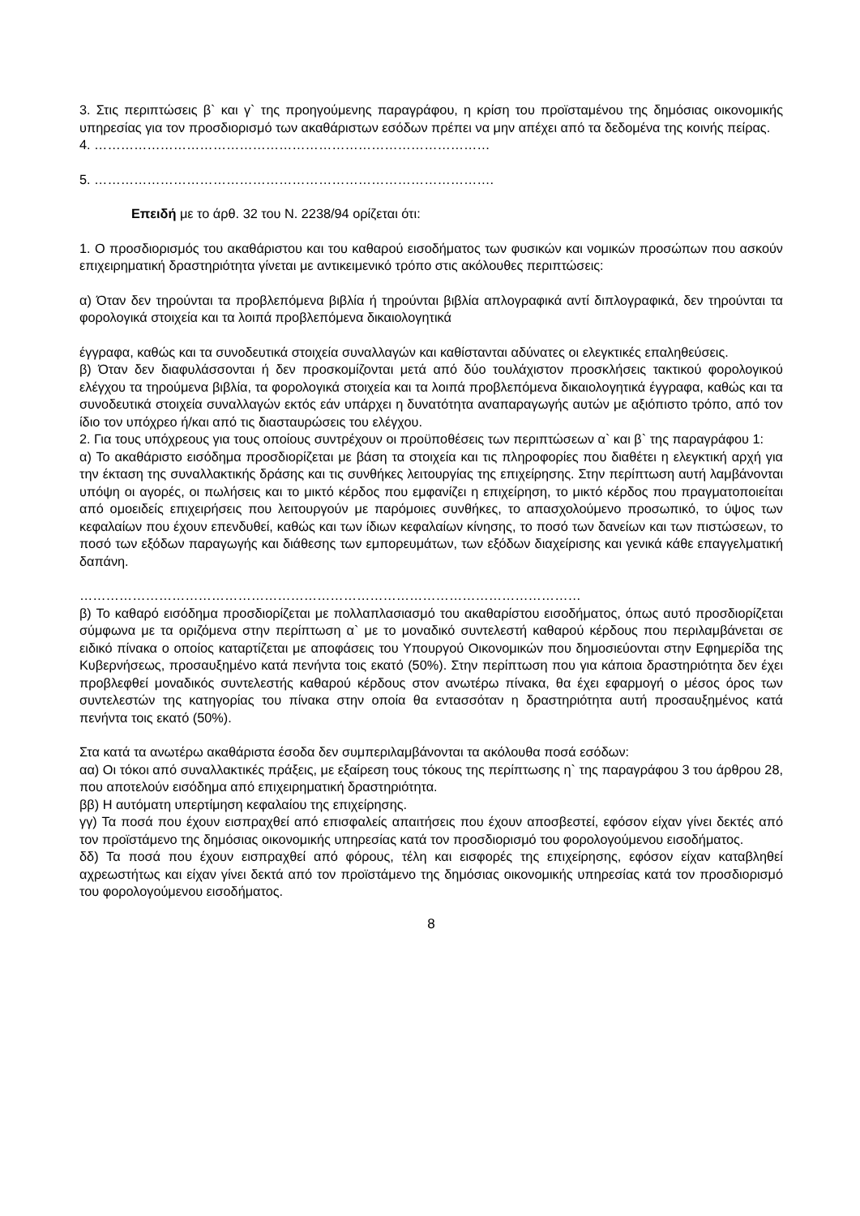3. Στις περιπτώσεις β` και γ` της προηγούμενης παραγράφου, η κρίση του προϊσταμένου της δημόσιας οικονομικής υπηρεσίας για τον προσδιορισμό των ακαθάριστων εσόδων πρέπει να μην απέχει από τα δεδομένα της κοινής πείρας.
4. ………………………………………………………………………………
5. ……………………………………………………………………………….
Επειδή με το άρθ. 32 του Ν. 2238/94 ορίζεται ότι:
1. Ο προσδιορισμός του ακαθάριστου και του καθαρού εισοδήματος των φυσικών και νομικών προσώπων που ασκούν επιχειρηματική δραστηριότητα γίνεται με αντικειμενικό τρόπο στις ακόλουθες περιπτώσεις:
α) Όταν δεν τηρούνται τα προβλεπόμενα βιβλία ή τηρούνται βιβλία απλογραφικά αντί διπλογραφικά, δεν τηρούνται τα φορολογικά στοιχεία και τα λοιπά προβλεπόμενα δικαιολογητικά
έγγραφα, καθώς και τα συνοδευτικά στοιχεία συναλλαγών και καθίστανται αδύνατες οι ελεγκτικές επαληθεύσεις.
β) Όταν δεν διαφυλάσσονται ή δεν προσκομίζονται μετά από δύο τουλάχιστον προσκλήσεις τακτικού φορολογικού ελέγχου τα τηρούμενα βιβλία, τα φορολογικά στοιχεία και τα λοιπά προβλεπόμενα δικαιολογητικά έγγραφα, καθώς και τα συνοδευτικά στοιχεία συναλλαγών εκτός εάν υπάρχει η δυνατότητα αναπαραγωγής αυτών με αξιόπιστο τρόπο, από τον ίδιο τον υπόχρεο ή/και από τις διασταυρώσεις του ελέγχου.
2. Για τους υπόχρεους για τους οποίους συντρέχουν οι προϋποθέσεις των περιπτώσεων α` και β` της παραγράφου 1:
α) Το ακαθάριστο εισόδημα προσδιορίζεται με βάση τα στοιχεία και τις πληροφορίες που διαθέτει η ελεγκτική αρχή για την έκταση της συναλλακτικής δράσης και τις συνθήκες λειτουργίας της επιχείρησης. Στην περίπτωση αυτή λαμβάνονται υπόψη οι αγορές, οι πωλήσεις και το μικτό κέρδος που εμφανίζει η επιχείρηση, το μικτό κέρδος που πραγματοποιείται από ομοειδείς επιχειρήσεις που λειτουργούν με παρόμοιες συνθήκες, το απασχολούμενο προσωπικό, το ύψος των κεφαλαίων που έχουν επενδυθεί, καθώς και των ίδιων κεφαλαίων κίνησης, το ποσό των δανείων και των πιστώσεων, το ποσό των εξόδων παραγωγής και διάθεσης των εμπορευμάτων, των εξόδων διαχείρισης και γενικά κάθε επαγγελματική δαπάνη.
……………………………………………………………………………………………………
β) Το καθαρό εισόδημα προσδιορίζεται με πολλαπλασιασμό του ακαθαρίστου εισοδήματος, όπως αυτό προσδιορίζεται σύμφωνα με τα οριζόμενα στην περίπτωση α` με το μοναδικό συντελεστή καθαρού κέρδους που περιλαμβάνεται σε ειδικό πίνακα ο οποίος καταρτίζεται με αποφάσεις του Υπουργού Οικονομικών που δημοσιεύονται στην Εφημερίδα της Κυβερνήσεως, προσαυξημένο κατά πενήντα τοις εκατό (50%). Στην περίπτωση που για κάποια δραστηριότητα δεν έχει προβλεφθεί μοναδικός συντελεστής καθαρού κέρδους στον ανωτέρω πίνακα, θα έχει εφαρμογή ο μέσος όρος των συντελεστών της κατηγορίας του πίνακα στην οποία θα εντασσόταν η δραστηριότητα αυτή προσαυξημένος κατά πενήντα τοις εκατό (50%).
Στα κατά τα ανωτέρω ακαθάριστα έσοδα δεν συμπεριλαμβάνονται τα ακόλουθα ποσά εσόδων:
αα) Οι τόκοι από συναλλακτικές πράξεις, με εξαίρεση τους τόκους της περίπτωσης η` της παραγράφου 3 του άρθρου 28, που αποτελούν εισόδημα από επιχειρηματική δραστηριότητα.
ββ) Η αυτόματη υπερτίμηση κεφαλαίου της επιχείρησης.
γγ) Τα ποσά που έχουν εισπραχθεί από επισφαλείς απαιτήσεις που έχουν αποσβεστεί, εφόσον είχαν γίνει δεκτές από τον προϊστάμενο της δημόσιας οικονομικής υπηρεσίας κατά τον προσδιορισμό του φορολογούμενου εισοδήματος.
δδ) Τα ποσά που έχουν εισπραχθεί από φόρους, τέλη και εισφορές της επιχείρησης, εφόσον είχαν καταβληθεί αχρεωστήτως και είχαν γίνει δεκτά από τον προϊστάμενο της δημόσιας οικονομικής υπηρεσίας κατά τον προσδιορισμό του φορολογούμενου εισοδήματος.
8